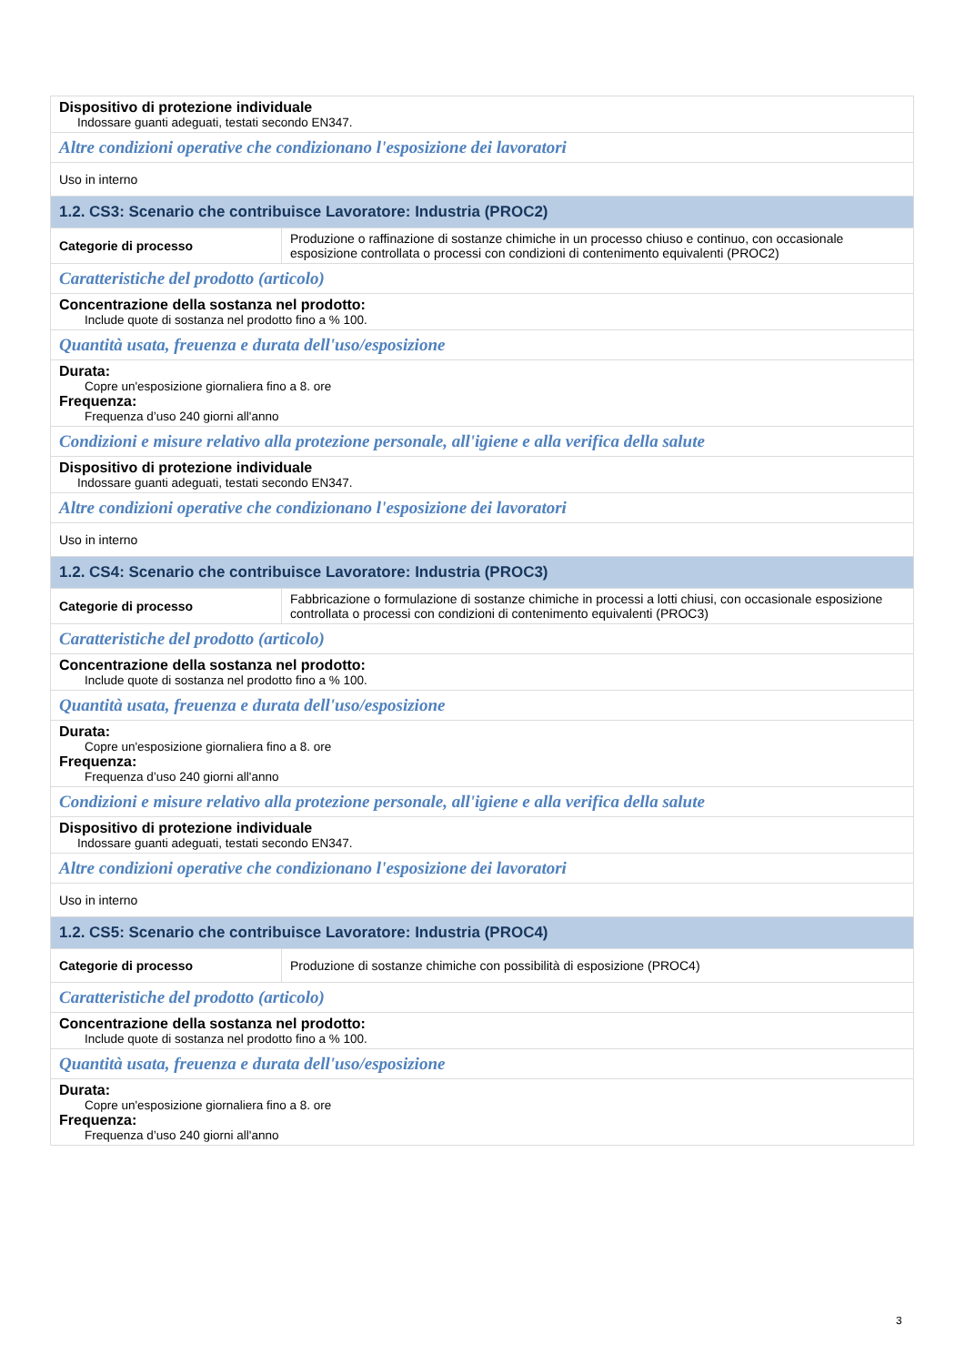| Dispositivo di protezione individuale Indossare guanti adeguati, testati secondo EN347. | |
| Altre condizioni operative che condizionano l'esposizione dei lavoratori | |
| Uso in interno | |
| 1.2. CS3: Scenario che contribuisce Lavoratore: Industria (PROC2) | |
| Categorie di processo | Produzione o raffinazione di sostanze chimiche in un processo chiuso e continuo, con occasionale esposizione controllata o processi con condizioni di contenimento equivalenti (PROC2) |
| Caratteristiche del prodotto (articolo) | |
| Concentrazione della sostanza nel prodotto: Include quote di sostanza nel prodotto fino a % 100. | |
| Quantità usata, freuenza e durata dell'uso/esposizione | |
| Durata: Copre un'esposizione giornaliera fino a 8. ore Frequenza: Frequenza d’uso 240 giorni all'anno | |
| Condizioni e misure relativo alla protezione personale, all'igiene e alla verifica della salute | |
| Dispositivo di protezione individuale Indossare guanti adeguati, testati secondo EN347. | |
| Altre condizioni operative che condizionano l'esposizione dei lavoratori | |
| Uso in interno | |
| 1.2. CS4: Scenario che contribuisce Lavoratore: Industria (PROC3) | |
| Categorie di processo | Fabbricazione o formulazione di sostanze chimiche in processi a lotti chiusi, con occasionale esposizione controllata o processi con condizioni di contenimento equivalenti (PROC3) |
| Caratteristiche del prodotto (articolo) | |
| Concentrazione della sostanza nel prodotto: Include quote di sostanza nel prodotto fino a % 100. | |
| Quantità usata, freuenza e durata dell'uso/esposizione | |
| Durata: Copre un'esposizione giornaliera fino a 8. ore Frequenza: Frequenza d’uso 240 giorni all'anno | |
| Condizioni e misure relativo alla protezione personale, all'igiene e alla verifica della salute | |
| Dispositivo di protezione individuale Indossare guanti adeguati, testati secondo EN347. | |
| Altre condizioni operative che condizionano l'esposizione dei lavoratori | |
| Uso in interno | |
| 1.2. CS5: Scenario che contribuisce Lavoratore: Industria (PROC4) | |
| Categorie di processo | Produzione di sostanze chimiche con possibilità di esposizione (PROC4) |
| Caratteristiche del prodotto (articolo) | |
| Concentrazione della sostanza nel prodotto: Include quote di sostanza nel prodotto fino a % 100. | |
| Quantità usata, freuenza e durata dell'uso/esposizione | |
| Durata: Copre un'esposizione giornaliera fino a 8. ore Frequenza: Frequenza d’uso 240 giorni all'anno | |
3